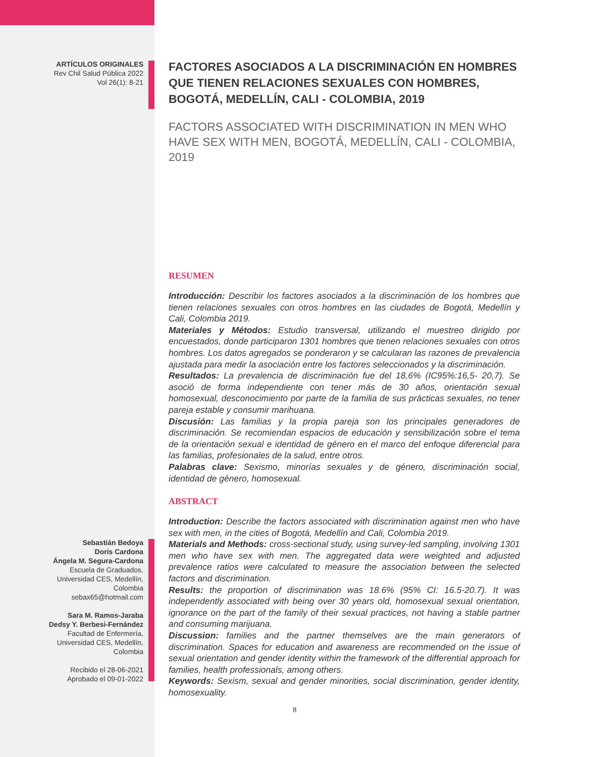ARTÍCULOS ORIGINALES
Rev Chil Salud Pública 2022
Vol 26(1): 8-21
Sebastián Bedoya
Doris Cardona
Ángela M. Segura-Cardona
Escuela de Graduados,
Universidad CES, Medellín,
Colombia
sebax65@hotmail.com
Sara M. Ramos-Jaraba
Dedsy Y. Berbesi-Fernández
Facultad de Enfermería,
Universidad CES, Medellín,
Colombia
Recibido el 28-06-2021
Aprobado el 09-01-2022
FACTORES ASOCIADOS A LA DISCRIMINACIÓN EN HOMBRES QUE TIENEN RELACIONES SEXUALES CON HOMBRES, BOGOTÁ, MEDELLÍN, CALI - COLOMBIA, 2019
FACTORS ASSOCIATED WITH DISCRIMINATION IN MEN WHO HAVE SEX WITH MEN, BOGOTÁ, MEDELLÍN, CALI - COLOMBIA, 2019
RESUMEN
Introducción: Describir los factores asociados a la discriminación de los hombres que tienen relaciones sexuales con otros hombres en las ciudades de Bogotá, Medellín y Cali, Colombia 2019.
Materiales y Métodos: Estudio transversal, utilizando el muestreo dirigido por encuestados, donde participaron 1301 hombres que tienen relaciones sexuales con otros hombres. Los datos agregados se ponderaron y se calcularan las razones de prevalencia ajustada para medir la asociación entre los factores seleccionados y la discriminación.
Resultados: La prevalencia de discriminación fue del 18,6% (IC95%:16,5- 20,7). Se asoció de forma independiente con tener más de 30 años, orientación sexual homosexual, desconocimiento por parte de la familia de sus prácticas sexuales, no tener pareja estable y consumir marihuana.
Discusión: Las familias y la propia pareja son los principales generadores de discriminación. Se recomiendan espacios de educación y sensibilización sobre el tema de la orientación sexual e identidad de género en el marco del enfoque diferencial para las familias, profesionales de la salud, entre otros.
Palabras clave: Sexismo, minorías sexuales y de género, discriminación social, identidad de género, homosexual.
ABSTRACT
Introduction: Describe the factors associated with discrimination against men who have sex with men, in the cities of Bogotá, Medellín and Cali, Colombia 2019.
Materials and Methods: cross-sectional study, using survey-led sampling, involving 1301 men who have sex with men. The aggregated data were weighted and adjusted prevalence ratios were calculated to measure the association between the selected factors and discrimination.
Results: the proportion of discrimination was 18.6% (95% CI: 16.5-20.7). It was independently associated with being over 30 years old, homosexual sexual orientation, ignorance on the part of the family of their sexual practices, not having a stable partner and consuming marijuana.
Discussion: families and the partner themselves are the main generators of discrimination. Spaces for education and awareness are recommended on the issue of sexual orientation and gender identity within the framework of the differential approach for families, health professionals, among others.
Keywords: Sexism, sexual and gender minorities, social discrimination, gender identity, homosexuality.
8